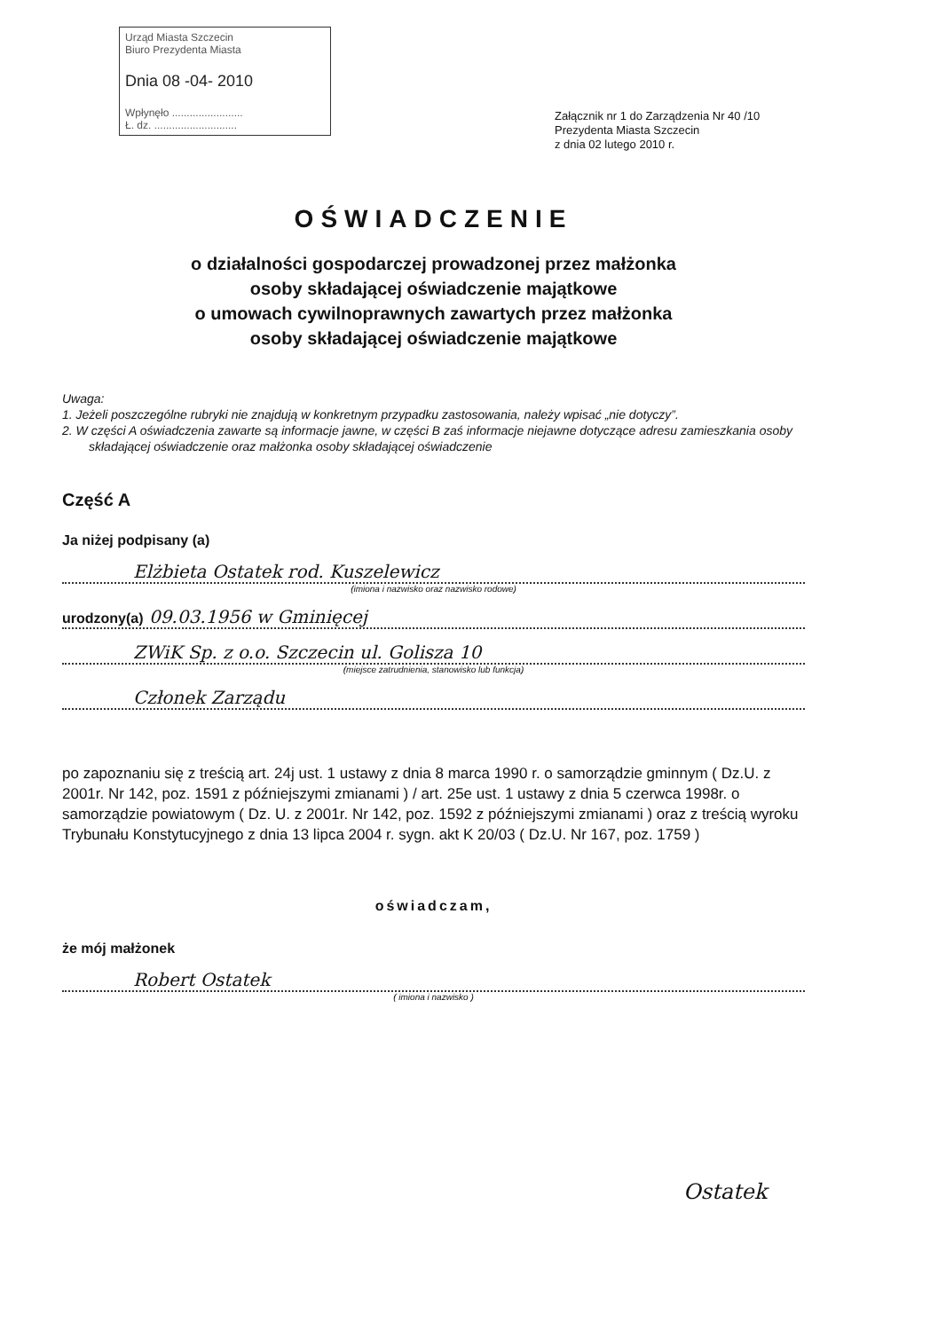Urząd Miasta Szczecin
Biuro Prezydenta Miasta
Dnia 08 -04- 2010
Wpłynęło ........................
Ł. dz. ............................
Załącznik nr 1 do Zarządzenia Nr 40 /10
Prezydenta Miasta Szczecin
z dnia 02 lutego 2010 r.
OŚWIADCZENIE
o działalności gospodarczej prowadzonej przez małżonka
osoby składającej oświadczenie majątkowe
o umowach cywilnoprawnych zawartych przez małżonka
osoby składającej oświadczenie majątkowe
Uwaga:
1. Jeżeli poszczególne rubryki nie znajdują w konkretnym przypadku zastosowania, należy wpisać „nie dotyczy”.
2. W części A oświadczenia zawarte są informacje jawne, w części B zaś informacje niejawne dotyczące adresu zamieszkania osoby składającej oświadczenie oraz małżonka osoby składającej oświadczenie
Część A
Ja niżej podpisany (a)
Elżbieta Ostatek rod. Kuszelewicz
(imiona i nazwisko oraz nazwisko rodowe)
urodzony(a) 09.03.1956 w Gminięcej
ZWiK Sp. z o.o. Szczecin ul. Golisza 10
(miejsce zatrudnienia, stanowisko lub funkcja)
Członek Zarządu
po zapoznaniu się z treścią art. 24j ust. 1 ustawy z dnia 8 marca 1990 r. o samorządzie gminnym ( Dz.U. z 2001r. Nr 142, poz. 1591 z późniejszymi zmianami ) / art. 25e ust. 1 ustawy z dnia 5 czerwca 1998r. o samorządzie powiatowym ( Dz. U. z 2001r. Nr 142, poz. 1592 z późniejszymi zmianami ) oraz z treścią wyroku Trybunału Konstytucyjnego z dnia 13 lipca 2004 r. sygn. akt K 20/03 ( Dz.U. Nr 167, poz. 1759 )
oświadczam,
że mój małżonek
Robert Ostatek
( imiona i nazwisko )
Ostatek